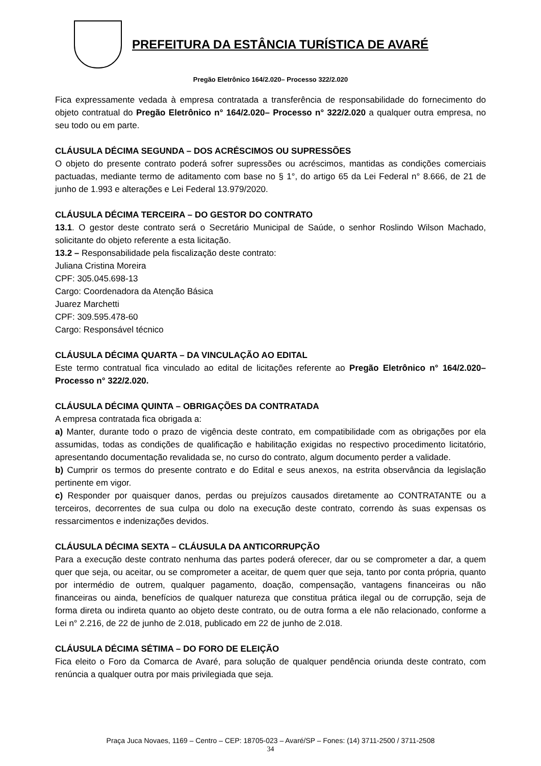PREFEITURA DA ESTÂNCIA TURÍSTICA DE AVARÉ
Pregão Eletrônico 164/2.020– Processo 322/2.020
Fica expressamente vedada à empresa contratada a transferência de responsabilidade do fornecimento do objeto contratual do Pregão Eletrônico n° 164/2.020– Processo n° 322/2.020 a qualquer outra empresa, no seu todo ou em parte.
CLÁUSULA DÉCIMA SEGUNDA – DOS ACRÉSCIMOS OU SUPRESSÕES
O objeto do presente contrato poderá sofrer supressões ou acréscimos, mantidas as condições comerciais pactuadas, mediante termo de aditamento com base no § 1°, do artigo 65 da Lei Federal n° 8.666, de 21 de junho de 1.993 e alterações e Lei Federal 13.979/2020.
CLÁUSULA DÉCIMA TERCEIRA – DO GESTOR DO CONTRATO
13.1. O gestor deste contrato será o Secretário Municipal de Saúde, o senhor Roslindo Wilson Machado, solicitante do objeto referente a esta licitação.
13.2 – Responsabilidade pela fiscalização deste contrato:
Juliana Cristina Moreira
CPF: 305.045.698-13
Cargo: Coordenadora da Atenção Básica
Juarez Marchetti
CPF: 309.595.478-60
Cargo: Responsável técnico
CLÁUSULA DÉCIMA QUARTA – DA VINCULAÇÃO AO EDITAL
Este termo contratual fica vinculado ao edital de licitações referente ao Pregão Eletrônico n° 164/2.020– Processo n° 322/2.020.
CLÁUSULA DÉCIMA QUINTA – OBRIGAÇÕES DA CONTRATADA
A empresa contratada fica obrigada a:
a) Manter, durante todo o prazo de vigência deste contrato, em compatibilidade com as obrigações por ela assumidas, todas as condições de qualificação e habilitação exigidas no respectivo procedimento licitatório, apresentando documentação revalidada se, no curso do contrato, algum documento perder a validade.
b) Cumprir os termos do presente contrato e do Edital e seus anexos, na estrita observância da legislação pertinente em vigor.
c) Responder por quaisquer danos, perdas ou prejuízos causados diretamente ao CONTRATANTE ou a terceiros, decorrentes de sua culpa ou dolo na execução deste contrato, correndo às suas expensas os ressarcimentos e indenizações devidos.
CLÁUSULA DÉCIMA SEXTA – CLÁUSULA DA ANTICORRUPÇÃO
Para a execução deste contrato nenhuma das partes poderá oferecer, dar ou se comprometer a dar, a quem quer que seja, ou aceitar, ou se comprometer a aceitar, de quem quer que seja, tanto por conta própria, quanto por intermédio de outrem, qualquer pagamento, doação, compensação, vantagens financeiras ou não financeiras ou ainda, benefícios de qualquer natureza que constitua prática ilegal ou de corrupção, seja de forma direta ou indireta quanto ao objeto deste contrato, ou de outra forma a ele não relacionado, conforme a Lei n° 2.216, de 22 de junho de 2.018, publicado em 22 de junho de 2.018.
CLÁUSULA DÉCIMA SÉTIMA – DO FORO DE ELEIÇÃO
Fica eleito o Foro da Comarca de Avaré, para solução de qualquer pendência oriunda deste contrato, com renúncia a qualquer outra por mais privilegiada que seja.
Praça Juca Novaes, 1169 – Centro – CEP: 18705-023 – Avaré/SP – Fones: (14) 3711-2500 / 3711-2508
34